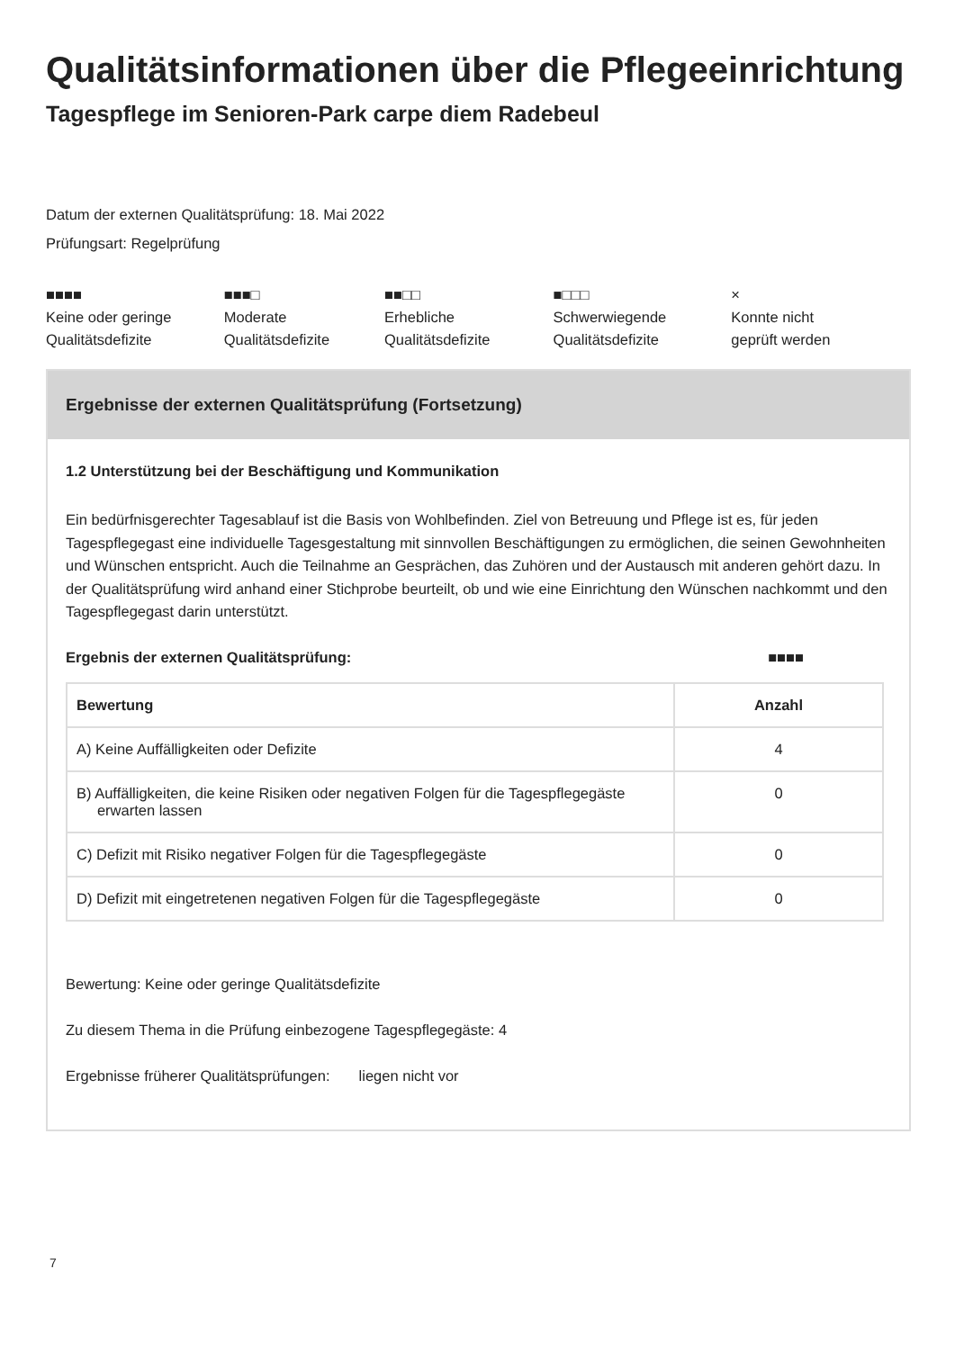Qualitätsinformationen über die Pflegeeinrichtung
Tagespflege im Senioren-Park carpe diem Radebeul
Datum der externen Qualitätsprüfung: 18. Mai 2022
Prüfungsart: Regelprüfung
■■■■
Keine oder geringe
Qualitätsdefizite
■■■□
Moderate
Qualitätsdefizite
■■□□
Erhebliche
Qualitätsdefizite
■□□□
Schwerwiegende
Qualitätsdefizite
×
Konnte nicht
geprüft werden
Ergebnisse der externen Qualitätsprüfung (Fortsetzung)
1.2 Unterstützung bei der Beschäftigung und Kommunikation
Ein bedürfnisgerechter Tagesablauf ist die Basis von Wohlbefinden. Ziel von Betreuung und Pflege ist es, für jeden Tagespflegegast eine individuelle Tagesgestaltung mit sinnvollen Beschäftigungen zu ermöglichen, die seinen Gewohnheiten und Wünschen entspricht. Auch die Teilnahme an Gesprächen, das Zuhören und der Austausch mit anderen gehört dazu. In der Qualitätsprüfung wird anhand einer Stichprobe beurteilt, ob und wie eine Einrichtung den Wünschen nachkommt und den Tagespflegegast darin unterstützt.
Ergebnis der externen Qualitätsprüfung: ■■■■
| Bewertung | Anzahl |
| --- | --- |
| A) Keine Auffälligkeiten oder Defizite | 4 |
| B) Auffälligkeiten, die keine Risiken oder negativen Folgen für die Tagespflegegäste erwarten lassen | 0 |
| C) Defizit mit Risiko negativer Folgen für die Tagespflegegäste | 0 |
| D) Defizit mit eingetretenen negativen Folgen für die Tagespflegegäste | 0 |
Bewertung: Keine oder geringe Qualitätsdefizite
Zu diesem Thema in die Prüfung einbezogene Tagespflegegäste: 4
Ergebnisse früherer Qualitätsprüfungen: liegen nicht vor
7